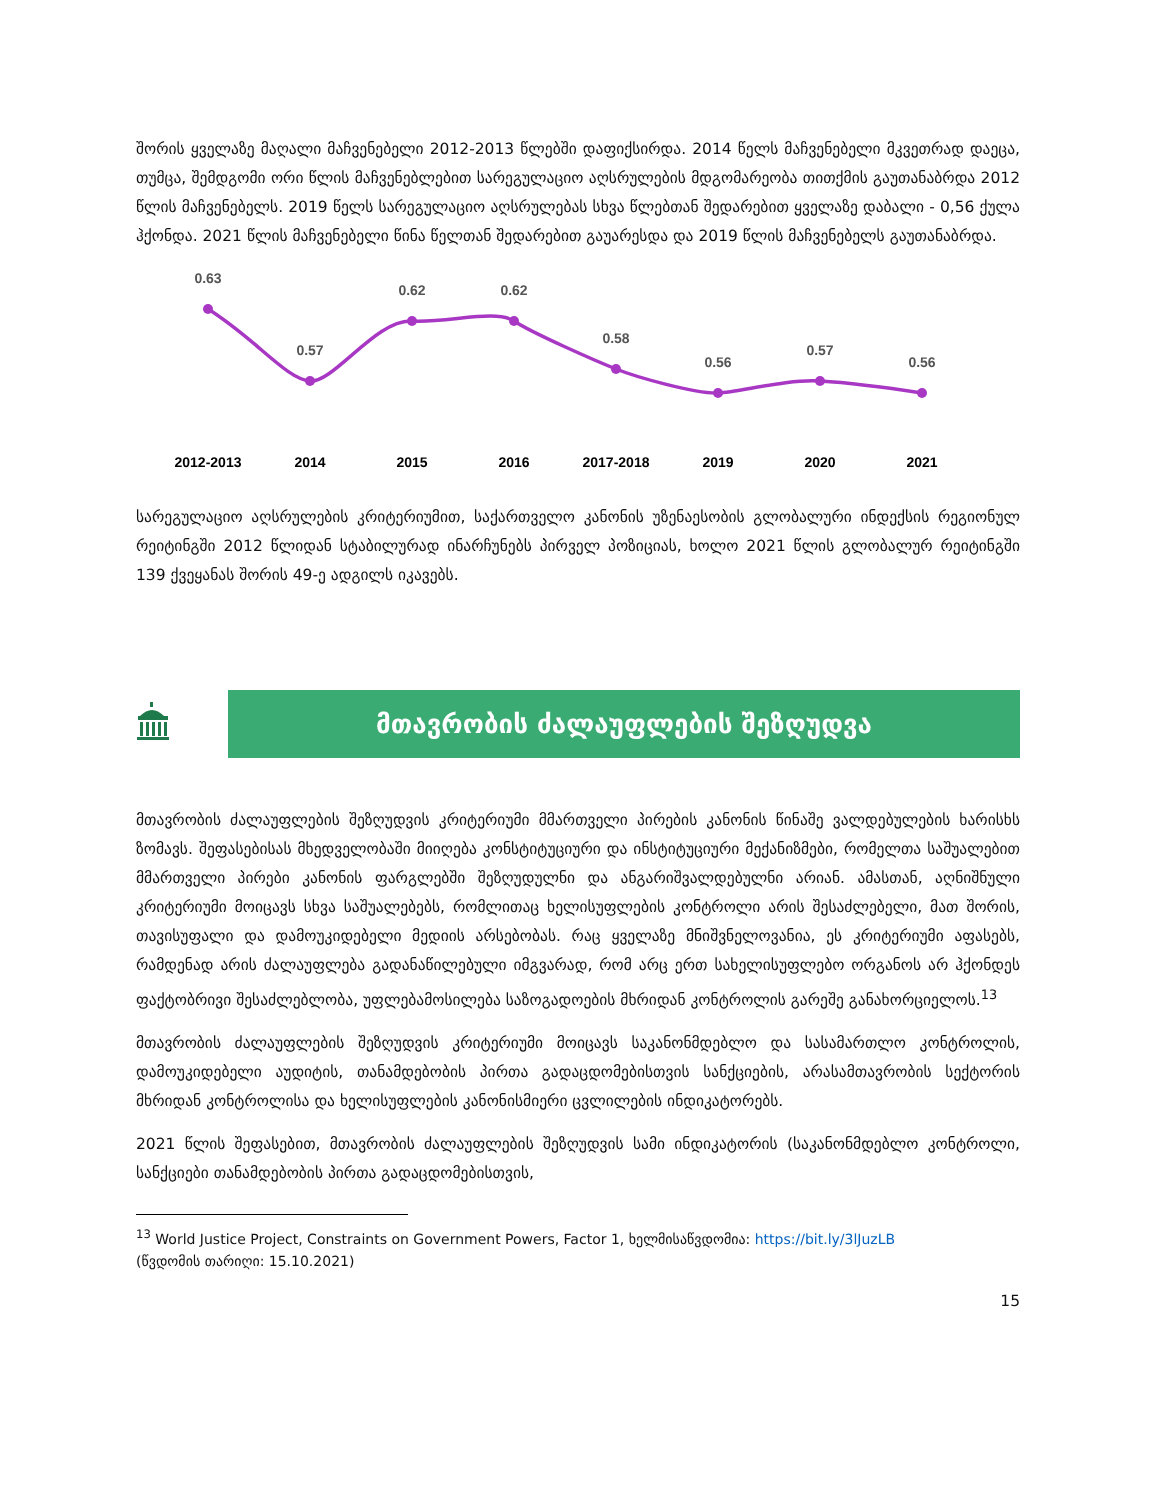შორის ყველაზე მაღალი მაჩვენებელი 2012-2013 წლებში დაფიქსირდა. 2014 წელს მაჩვენებელი მკვეთრად დაეცა, თუმცა, შემდგომი ორი წლის მაჩვენებლებით სარეგულაციო აღსრულების მდგომარეობა თითქმის გაუთანაბრდა 2012 წლის მაჩვენებელს. 2019 წელს სარეგულაციო აღსრულებას სხვა წლებთან შედარებით ყველაზე დაბალი - 0,56 ქულა ჰქონდა. 2021 წლის მაჩვენებელი წინა წელთან შედარებით გაუარესდა და 2019 წლის მაჩვენებელს გაუთანაბრდა.
0.63
0.57
0.62
0.62
0.58
0.56
0.57
0.56
2012-2013
2014
2015
2016
2017-2018
2019
2020
2021
სარეგულაციო აღსრულების კრიტერიუმით, საქართველო კანონის უზენაესობის გლობალური ინდექსის რეგიონულ რეიტინგში 2012 წლიდან სტაბილურად ინარჩუნებს პირველ პოზიციას, ხოლო 2021 წლის გლობალურ რეიტინგში 139 ქვეყანას შორის 49-ე ადგილს იკავებს.
მთავრობის ძალაუფლების შეზღუდვა
მთავრობის ძალაუფლების შეზღუდვის კრიტერიუმი მმართველი პირების კანონის წინაშე ვალდებულების ხარისხს ზომავს. შეფასებისას მხედველობაში მიიღება კონსტიტუციური და ინსტიტუციური მექანიზმები, რომელთა საშუალებით მმართველი პირები კანონის ფარგლებში შეზღუდულნი და ანგარიშვალდებულნი არიან. ამასთან, აღნიშნული კრიტერიუმი მოიცავს სხვა საშუალებებს, რომლითაც ხელისუფლების კონტროლი არის შესაძლებელი, მათ შორის, თავისუფალი და დამოუკიდებელი მედიის არსებობას. რაც ყველაზე მნიშვნელოვანია, ეს კრიტერიუმი აფასებს, რამდენად არის ძალაუფლება გადანაწილებული იმგვარად, რომ არც ერთ სახელისუფლებო ორგანოს არ ჰქონდეს ფაქტობრივი შესაძლებლობა, უფლებამოსილება საზოგადოების მხრიდან კონტროლის გარეშე განახორციელოს.<sup>13</sup>
მთავრობის ძალაუფლების შეზღუდვის კრიტერიუმი მოიცავს საკანონმდებლო და სასამართლო კონტროლის, დამოუკიდებელი აუდიტის, თანამდებობის პირთა გადაცდომებისთვის სანქციების, არასამთავრობის სექტორის მხრიდან კონტროლისა და ხელისუფლების კანონისმიერი ცვლილების ინდიკატორებს.
2021 წლის შეფასებით, მთავრობის ძალაუფლების შეზღუდვის სამი ინდიკატორის (საკანონმდებლო კონტროლი, სანქციები თანამდებობის პირთა გადაცდომებისთვის,
<sup>13</sup> World Justice Project, Constraints on Government Powers, Factor 1, ხელმისაწვდომია: https://bit.ly/3lJuzLB
(წვდომის თარიღი: 15.10.2021)
15